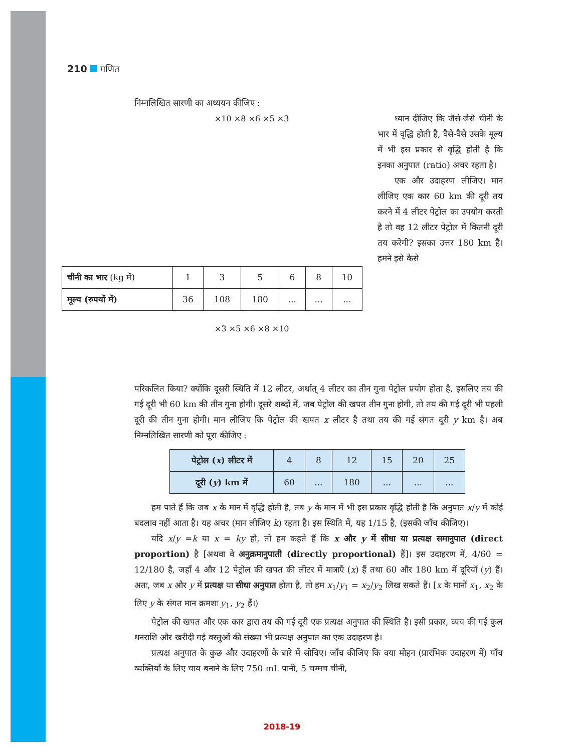210 गणित
निम्नलिखित सारणी का अध्ययन कीजिए :
ध्यान दीजिए कि जैसे-जैसे चीनी के भार में वृद्धि होती है, वैसे-वैसे उसके मूल्य में भी इस प्रकार से वृद्धि होती है कि इनका अनुपात (ratio) अचर रहता है।
एक और उदाहरण लीजिए। मान लीजिए एक कार 60 km की दूरी तय करने में 4 लीटर पेट्रोल का उपयोग करती है तो वह 12 लीटर पेट्रोल में कितनी दूरी तय करेगी? इसका उत्तर 180 km है। हमने इसे कैसे
×10 ×8 ×6 ×5 ×3
| चीनी का भार (kg में) | 1 | 3 | 5 | 6 | 8 | 10 |
| मूल्य (रुपयों में) | 36 | 108 | 180 | ... | ... | ... |
×3 ×5 ×6 ×8 ×10
परिकलित किया? क्योंकि दूसरी स्थिति में 12 लीटर, अर्थात् 4 लीटर का तीन गुना पेट्रोल प्रयोग होता है, इसलिए तय की गई दूरी भी 60 km की तीन गुना होगी। दूसरे शब्दों में, जब पेट्रोल की खपत तीन गुना होगी, तो तय की गई दूरी भी पहली दूरी की तीन गुना होगी। मान लीजिए कि पेट्रोल की खपत x लीटर है तथा तय की गई संगत दूरी y km है। अब निम्नलिखित सारणी को पूरा कीजिए :
| पेट्रोल ( x ) लीटर में | 4 | 8 | 12 | 15 | 20 | 25 |
| दूरी ( y ) km में | 60 | ... | 180 | ... | ... | ... |
हम पाते हैं कि जब x के मान में वृद्धि होती है, तब y के मान में भी इस प्रकार वृद्धि होती है कि अनुपात x/y में कोई बदलाव नहीं आता है। यह अचर (मान लीजिए k) रहता है। इस स्थिति में, यह 1/15 है, (इसकी जाँच कीजिए)।
यदि x/y =k या x = ky हो, तो हम कहते हैं कि x और y में सीधा या प्रत्यक्ष समानुपात (direct proportion) है [अथवा वे अनुक्रमानुपाती (directly proportional) हैं]। इस उदाहरण में, 4/60 = 12/180 है, जहाँ 4 और 12 पेट्रोल की खपत की लीटर में मात्राएँ (x) हैं तथा 60 और 180 km में दूरियाँ (y) हैं। अतः, जब x और y में प्रत्यक्ष या सीधा अनुपात होता है, तो हम x<sub>1</sub>/y<sub>1</sub> = x<sub>2</sub>/y<sub>2</sub> लिख सकते हैं। [x के मानों x<sub>1</sub>, x<sub>2</sub> के लिए y के संगत मान क्रमशः y<sub>1</sub>, y<sub>2</sub> हैं।)
पेट्रोल की खपत और एक कार द्वारा तय की गई दूरी एक प्रत्यक्ष अनुपात की स्थिति है। इसी प्रकार, व्यय की गई कुल धनराशि और खरीदी गई वस्तुओं की संख्या भी प्रत्यक्ष अनुपात का एक उदाहरण है।
प्रत्यक्ष अनुपात के कुछ और उदाहरणों के बारे में सोचिए। जाँच कीजिए कि क्या मोहन (प्रारंभिक उदाहरण में) पाँच व्यक्तियों के लिए चाय बनाने के लिए 750 mL पानी, 5 चम्मच चीनी,
2018-19